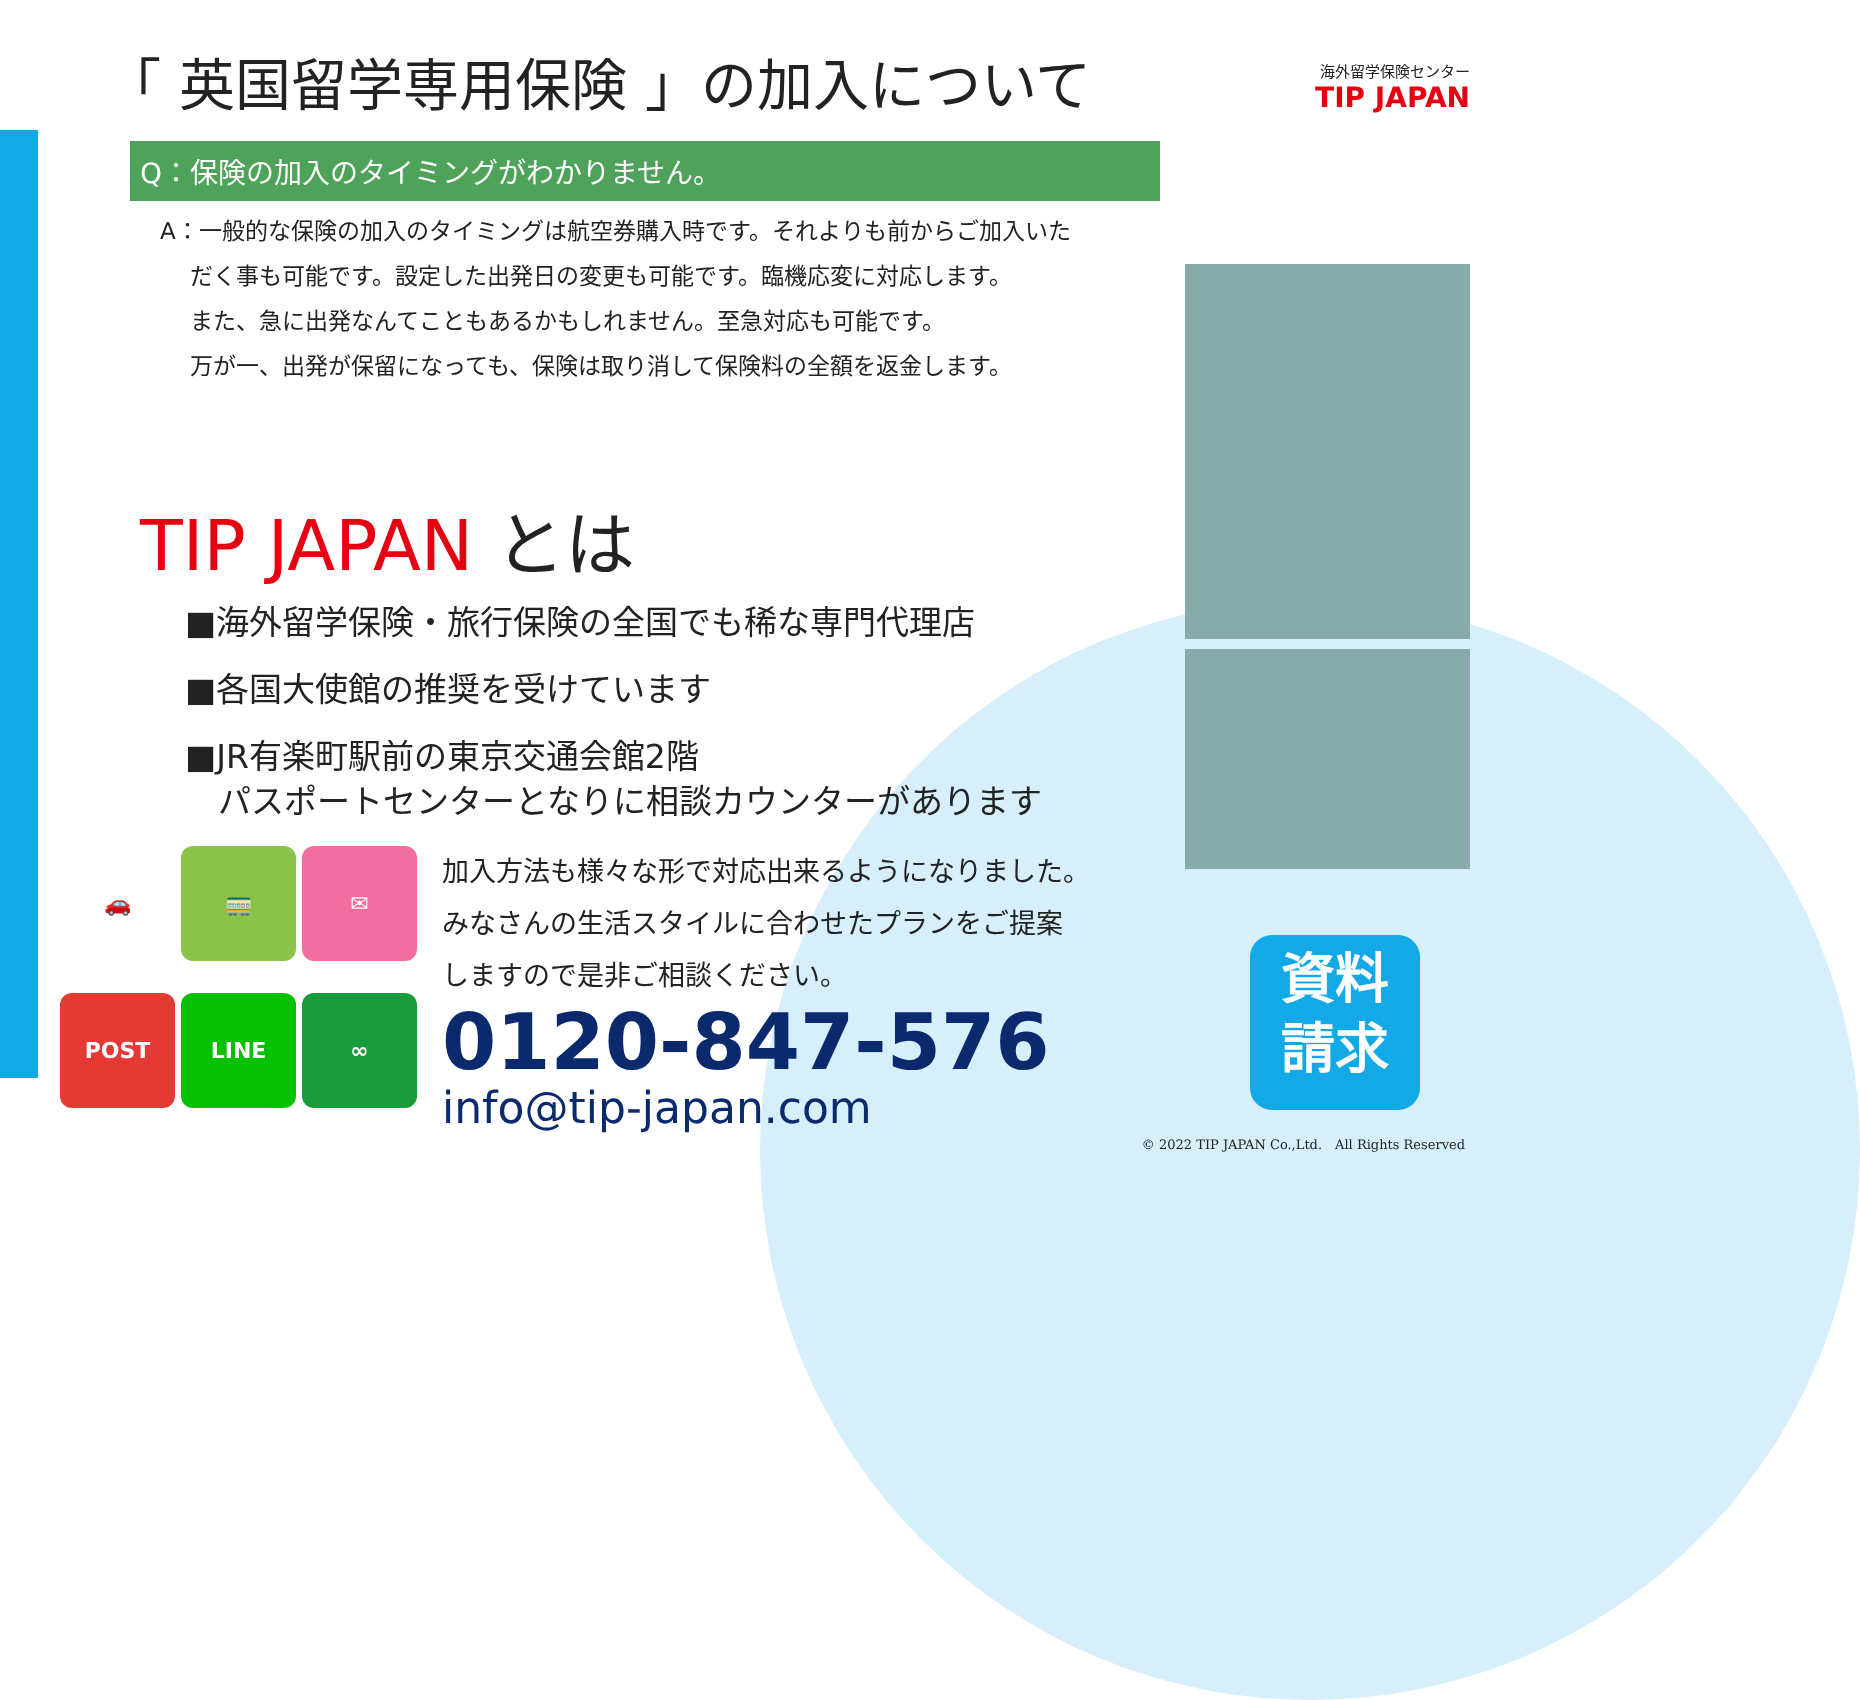海外留学保険センター
TIP JAPAN
「 英国留学専用保険 」の加入について
Q：保険の加入のタイミングがわかりません。
A：一般的な保険の加入のタイミングは航空券購入時です。それよりも前からご加入いた
　 だく事も可能です。設定した出発日の変更も可能です。臨機応変に対応します。
　 また、急に出発なんてこともあるかもしれません。至急対応も可能です。
　 万が一、出発が保留になっても、保険は取り消して保険料の全額を返金します。
TIP JAPAN とは
■海外留学保険・旅行保険の全国でも稀な専門代理店
■各国大使館の推奨を受けています
■JR有楽町駅前の東京交通会館2階
　パスポートセンターとなりに相談カウンターがあります
🚗
🚃
✉
POST
LINE
∞
加入方法も様々な形で対応出来るようになりました。
みなさんの生活スタイルに合わせたプランをご提案
しますので是非ご相談ください。
0120-847-576
info@tip-japan.com
資料
請求
© 2022 TIP JAPAN Co.,Ltd.　All Rights Reserved